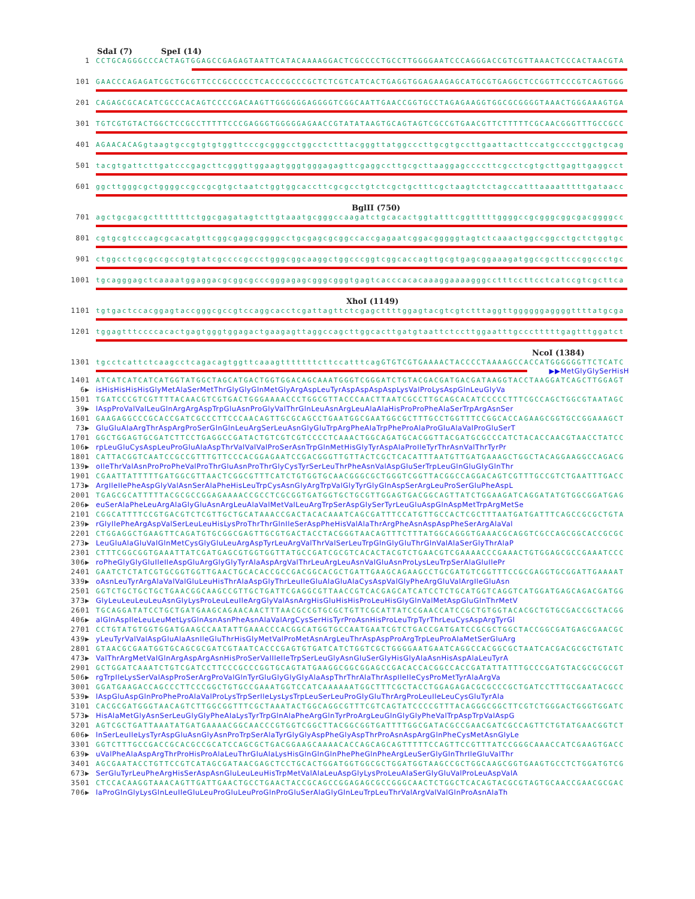SdaI (7) SpeI (14)
1 CCTGCAGGGCCCACTAGTGGAGCCGAGAGTAATTCATACAAAAGGACTCGCCCCTGCCTTGGGGAATCCCAGGGACCGTCGTTAAACTCCCACTAACGTA
101 GAACCCAGAGATCGCTGCGTTCCCGCCCCCTCACCCGCCCGCTCTCGTCATCACTGAGGTGGAGAAGAGCATGCGTGAGGCTCCGGTTCCCGTCAGTGGG
201 CAGAGCGCACATCGCCCACAGTCCCCGACAAGTTGGGGGGAGGGGTCGGCAATTGAACCGGTGCCTAGAGAAGGTGGCGCGGGGTAAACTGGGAAAGTGA
301 TGTCGTGTACTGGCTCCGCCTTTTTCCCGAGGGTGGGGGAGAACCGTATATAAGTGCAGTAGTCGCCGTGAACGTTCTTTTTCGCAACGGGTTTGCCGCC
401 AGAACACAGgtaagtgccgtgtgtggttcccgcgggcctggcctctttacgggttatggcccttgcgtgccttgaattacttccatgcccctggctgcag
501 tacgtgattcttgatcccgagcttcgggttggaagtgggtgggagagttcgaggccttgcgcttaaggagccccttcgcctcgtgcttgagttgaggcct
601 ggcttgggcgctggggccgccgcgtgctaatctggtggcaccttcgcgcctgtctcgctgctttcgctaagtctctagccatttaaaatttttgataacc
BglII (750)
701 agctgcgacgctttttttctggcgagatagtcttgtaaatgcgggccaagatctgcacactggtatttcggtttttggggccgcgggcggcgacggggcc
801 cgtgcgtcccagcgcacatgttcggcgaggcggggcctgcgagcgcggccaccgagaatcggacgggggtagtctcaaactggccggcctgctctggtgc
901 ctggcctcgcgccgccgtgtatcgccccgccctgggcggcaaggctggcccggtcggcaccagttgcgtgagcggaaagatggccgcttcccggccctgc
1001 tgcagggagctcaaaatggaggacgcggcgcccgggagagcgggcgggtgagtcacccacacaaaggaaaagggcctttccttcctcatccgtcgcttca
XhoI (1149)
1101 tgtgactccacggagtaccgggcgccgtccaggcacctcgattagttctcgagcttttggagtacgtcgtctttaggttggggggaggggttttatgcga
1201 tggagtttccccacactgagtgggtggagactgaagagttaggccagcttggcacttgatgtaattctccttggaatttgccctttttgagtttggatct
NcoI (1384)
1301 tgcctcattctcaagcctcagacagtggttcaaagtttttttcttccatttcagGTGTCGTGAAAACTACCCCTAAAAGCCACCATGGGGGGTTCTCATC
▶▶MetGlyGlySerHisH
1401 ATCATCATCATCATGGTATGGCTAGCATGACTGGTGGACAGCAAATGGGTCGGGATCTGTACGACGATGACGATAAGGTACCTAAGGATCAGCTTGGAGT
6▶ isHisHisHisHisGlyMetAlaSerMetThrGlyGlyGlnMetGlyArgAspLeuTyrAspAspAspAspLysValProLysAspGlnLeuGlyVa
1501 TGATCCCGTCGTTTTACAACGTCGTGACTGGGAAAACCCTGGCGTTACCCAACTTAATCGCCTTGCAGCACATCCCCCTTTCGCCAGCTGGCGTAATAGC
39▶ lAspProValValLeuGlnArgArgAspTrpGluAsnProGlyValThrGlnLeuAsnArgLeuAlaAlaHisProProPheAlaSerTrpArgAsnSer
1601 GAAGAGGCCCGCACCGATCGCCCTTCCCAACAGTTGCGCAGCCTGAATGGCGAATGGCGCTTTGCCTGGTTTCCGGCACCAGAAGCGGTGCCGGAAAGCT
73▶ GluGluAlaArgThrAspArgProSerGlnGlnLeuArgSerLeuAsnGlyGluTrpArgPheAlaTrpPheProAlaProGluAlaValProGluSerT
1701 GGCTGGAGTGCGATCTTCCTGAGGCCGATACTGTCGTCGTCCCCTCAAACTGGCAGATGCACGGTTACGATGCGCCCATCTACACCAACGTAACCTATCC
106▶ rpLeuGluCysAspLeuProGluAlaAspThrValValValProSerAsnTrpGlnMetHisGlyTyrAspAlaProIleTyrThrAsnValThrTyrPr
1801 CATTACGGTCAATCCGCCGTTTGTTCCCACGGAGAATCCGACGGGTTGTTACTCGCTCACATTTAATGTTGATGAAAGCTGGCTACAGGAAGGCCAGACG
139▶ oIleThrValAsnProProPheValProThrGluAsnProThrGlyCysTyrSerLeuThrPheAsnValAspGluSerTrpLeuGlnGluGlyGlnThr
1901 CGAATTATTTTTGATGGCGTTAACTCGGCGTTTCATCTGTGGTGCAACGGGCGCTGGGTCGGTTACGGCCAGGACAGTCGTTTGCCGTCTGAATTTGACC
173▶ ArgIleIlePheAspGlyValAsnSerAlaPheHisLeuTrpCysAsnGlyArgTrpValGlyTyrGlyGlnAspSerArgLeuProSerGluPheAspL
2001 TGAGCGCATTTTTACGCGCCGGAGAAAACCGCCTCGCGGTGATGGTGCTGCGTTGGAGTGACGGCAGTTATCTGGAAGATCAGGATATGTGGCGGATGAG
206▶ euSerAlaPheLeuArgAlaGlyGluAsnArgLeuAlaValMetValLeuArgTrpSerAspGlySerTyrLeuGluAspGlnAspMetTrpArgMetSe
2101 CGGCATTTTCCGTGACGTCTCGTTGCTGCATAAACCGACTACACAAATCAGCGATTTCCATGTTGCCACTCGCTTTAATGATGATTTCAGCCGCGCTGTA
239▶ rGlyIlePheArgAspValSerLeuLeuHisLysProThrThrGlnIleSerAspPheHisValAlaThrArgPheAsnAspAspPheSerArgAlaVal
2201 CTGGAGGCTGAAGTTCAGATGTGCGGCGAGTTGCGTGACTACCTACGGGTAACAGTTTCTTTATGGCAGGGTGAAACGCAGGTCGCCAGCGGCACCGCGC
273▶ LeuGluAlaGluValGlnMetCysGlyGluLeuArgAspTyrLeuArgValThrValSerLeuTrpGlnGlyGluThrGlnValAlaSerGlyThrAlaP
2301 CTTTCGGCGGTGAAATTATCGATGAGCGTGGTGGTTATGCCGATCGCGTCACACTACGTCTGAACGTCGAAAACCCGAAACTGTGGAGCGCCGAAATCCC
306▶ roPheGlyGlyGluIleIleAspGluArgGlyGlyTyrAlaAspArgValThrLeuArgLeuAsnValGluAsnProLysLeuTrpSerAlaGluIlePr
2401 GAATCTCTATCGTGCGGTGGTTGAACTGCACACCGCCGACGGCACGCTGATTGAAGCAGAAGCCTGCGATGTCGGTTTCCGCGAGGTGCGGATTGAAAAT
339▶ oAsnLeuTyrArgAlaValValGluLeuHisThrAlaAspGlyThrLeuIleGluAlaGluAlaCysAspValGlyPheArgGluValArgIleGluAsn
2501 GGTCTGCTGCTGCTGAACGGCAAGCCGTTGCTGATTCGAGGCGTTAACCGTCACGAGCATCATCCTCTGCATGGTCAGGTCATGGATGAGCAGACGATGG
373▶ GlyLeuLeuLeuLeuAsnGlyLysProLeuLeuIleArgGlyValAsnArgHisGluHisHisProLeuHisGlyGlnValMetAspGluGlnThrMetV
2601 TGCAGGATATCCTGCTGATGAAGCAGAACAACTTTAACGCCGTGCGCTGTTCGCATTATCCGAACCATCCGCTGTGGTACACGCTGTGCGACCGCTACGG
406▶ alGlnAspIleLeuLeuMetLysGlnAsnAsnPheAsnAlaValArgCysSerHisTyrProAsnHisProLeuTrpTyrThrLeuCysAspArgTyrGl
2701 CCTGTATGTGGTGGATGAAGCCAATATTGAAACCCACGGCATGGTGCCAATGAATCGTCTGACCGATGATCCGCGCTGGCTACCGGCGATGAGCGAACGC
439▶ yLeuTyrValValAspGluAlaAsnIleGluThrHisGlyMetValProMetAsnArgLeuThrAspAspProArgTrpLeuProAlaMetSerGluArg
2801 GTAACGCGAATGGTGCAGCGCGATCGTAATCACCCGAGTGTGATCATCTGGTCGCTGGGGAATGAATCAGGCCACGGCGCTAATCACGACGCGCTGTATC
473▶ ValThrArgMetValGlnArgAspArgAsnHisProSerValIleIleTrpSerLeuGlyAsnGluSerGlyHisGlyAlaAsnHisAspAlaLeuTyrA
2901 GCTGGATCAAATCTGTCGATCCTTCCCGCCCGGTGCAGTATGAAGGCGGCGGAGCCGACACCACGGCCACCGATATTATTTGCCCGATGTACGCGCGCGT
506▶ rgTrpIleLysSerValAspProSerArgProValGlnTyrGluGlyGlyGlyAlaAspThrThrAlaThrAspIleIleCysProMetTyrAlaArgVa
3001 GGATGAAGACCAGCCCTTCCCGGCTGTGCCGAAATGGTCCATCAAAAAATGGCTTTCGCTACCTGGAGAGACGCGCCCGCTGATCCTTTGCGAATACGCC
539▶ lAspGluAspGlnProPheProAlaValProLysTrpSerIleLysLysTrpLeuSerLeuProGlyGluThrArgProLeuIleLeuCysGluTyrAla
3101 CACGCGATGGGTAACAGTCTTGGCGGTTTCGCTAAATACTGGCAGGCGTTTCGTCAGTATCCCCGTTTACAGGGCGGCTTCGTCTGGGACTGGGTGGATC
573▶ HisAlaMetGlyAsnSerLeuGlyGlyPheAlaLysTyrTrpGlnAlaPheArgGlnTyrProArgLeuGlnGlyGlyPheValTrpAspTrpValAspG
3201 AGTCGCTGATTAAATATGATGAAAACGGCAACCCGTGGTCGGCTTACGGCGGTGATTTTGGCGATACGCCGAACGATCGCCAGTTCTGTATGAACGGTCT
606▶ lnSerLeuIleLysTyrAspGluAsnGlyAsnProTrpSerAlaTyrGlyGlyAspPheGlyAspThrProAsnAspArgGlnPheCysMetAsnGlyLe
3301 GGTCTTTGCCGACCGCACGCCGCATCCAGCGCTGACGGAAGCAAAACACCAGCAGCAGTTTTTCCAGTTCCGTTTATCCGGGCAAACCATCGAAGTGACC
639▶ uValPheAlaAspArgThrProHisProAlaLeuThrGluAlaLysHisGlnGlnGlnPhePheGlnPheArgLeuSerGlyGlnThrIleGluValThr
3401 AGCGAATACCTGTTCCGTCATAGCGATAACGAGCTCCTGCACTGGATGGTGGCGCTGGATGGTAAGCCGCTGGCAAGCGGTGAAGTGCCTCTGGATGTCG
673▶ SerGluTyrLeuPheArgHisSerAspAsnGluLeuLeuHisTrpMetValAlaLeuAspGlyLysProLeuAlaSerGlyGluValProLeuAspValA
3501 CTCCACAAGGTAAACAGTTGATTGAACTGCCTGAACTACCGCAGCCGGAGAGCGCCGGGCAACTCTGGCTCACAGTACGCGTAGTGCAACCGAACGCGAC
706▶ laProGlnGlyLysGlnLeuIleGluLeuProGluLeuProGlnProGluSerAlaGlyGlnLeuTrpLeuThrValArgValValGlnProAsnAlaTh